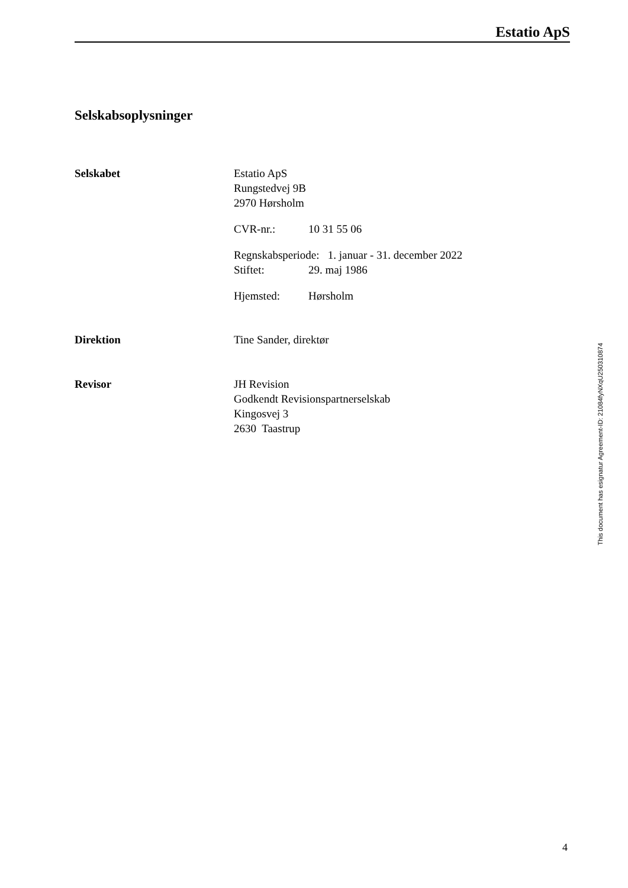Estatio ApS
Selskabsoplysninger
Selskabet Estatio ApS
Rungstedvej 9B
2970 Hørsholm
CVR-nr.: 10 31 55 06
Regnskabsperiode: 1. januar - 31. december 2022
Stiftet: 29. maj 1986
Hjemsted: Hørsholm
Direktion Tine Sander, direktør
Revisor JH Revision
Godkendt Revisionspartnerselskab
Kingosvej 3
2630 Taastrup
This document has esignatur Agreement-ID: 21084fyNXqU250310874
4